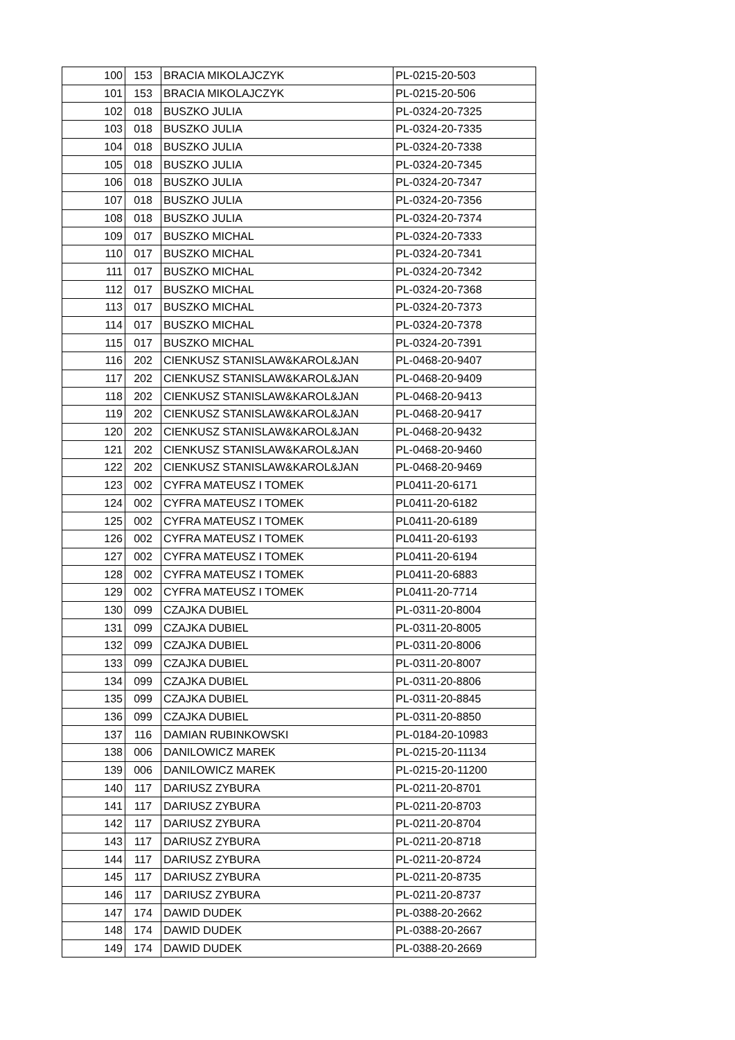| 100 | 153 | BRACIA MIKOLAJCZYK | PL-0215-20-503 |
| 101 | 153 | BRACIA MIKOLAJCZYK | PL-0215-20-506 |
| 102 | 018 | BUSZKO JULIA | PL-0324-20-7325 |
| 103 | 018 | BUSZKO JULIA | PL-0324-20-7335 |
| 104 | 018 | BUSZKO JULIA | PL-0324-20-7338 |
| 105 | 018 | BUSZKO JULIA | PL-0324-20-7345 |
| 106 | 018 | BUSZKO JULIA | PL-0324-20-7347 |
| 107 | 018 | BUSZKO JULIA | PL-0324-20-7356 |
| 108 | 018 | BUSZKO JULIA | PL-0324-20-7374 |
| 109 | 017 | BUSZKO MICHAL | PL-0324-20-7333 |
| 110 | 017 | BUSZKO MICHAL | PL-0324-20-7341 |
| 111 | 017 | BUSZKO MICHAL | PL-0324-20-7342 |
| 112 | 017 | BUSZKO MICHAL | PL-0324-20-7368 |
| 113 | 017 | BUSZKO MICHAL | PL-0324-20-7373 |
| 114 | 017 | BUSZKO MICHAL | PL-0324-20-7378 |
| 115 | 017 | BUSZKO MICHAL | PL-0324-20-7391 |
| 116 | 202 | CIENKUSZ STANISLAW&KAROL&JAN | PL-0468-20-9407 |
| 117 | 202 | CIENKUSZ STANISLAW&KAROL&JAN | PL-0468-20-9409 |
| 118 | 202 | CIENKUSZ STANISLAW&KAROL&JAN | PL-0468-20-9413 |
| 119 | 202 | CIENKUSZ STANISLAW&KAROL&JAN | PL-0468-20-9417 |
| 120 | 202 | CIENKUSZ STANISLAW&KAROL&JAN | PL-0468-20-9432 |
| 121 | 202 | CIENKUSZ STANISLAW&KAROL&JAN | PL-0468-20-9460 |
| 122 | 202 | CIENKUSZ STANISLAW&KAROL&JAN | PL-0468-20-9469 |
| 123 | 002 | CYFRA MATEUSZ I TOMEK | PL0411-20-6171 |
| 124 | 002 | CYFRA MATEUSZ I TOMEK | PL0411-20-6182 |
| 125 | 002 | CYFRA MATEUSZ I TOMEK | PL0411-20-6189 |
| 126 | 002 | CYFRA MATEUSZ I TOMEK | PL0411-20-6193 |
| 127 | 002 | CYFRA MATEUSZ I TOMEK | PL0411-20-6194 |
| 128 | 002 | CYFRA MATEUSZ I TOMEK | PL0411-20-6883 |
| 129 | 002 | CYFRA MATEUSZ I TOMEK | PL0411-20-7714 |
| 130 | 099 | CZAJKA DUBIEL | PL-0311-20-8004 |
| 131 | 099 | CZAJKA DUBIEL | PL-0311-20-8005 |
| 132 | 099 | CZAJKA DUBIEL | PL-0311-20-8006 |
| 133 | 099 | CZAJKA DUBIEL | PL-0311-20-8007 |
| 134 | 099 | CZAJKA DUBIEL | PL-0311-20-8806 |
| 135 | 099 | CZAJKA DUBIEL | PL-0311-20-8845 |
| 136 | 099 | CZAJKA DUBIEL | PL-0311-20-8850 |
| 137 | 116 | DAMIAN RUBINKOWSKI | PL-0184-20-10983 |
| 138 | 006 | DANILOWICZ MAREK | PL-0215-20-11134 |
| 139 | 006 | DANILOWICZ MAREK | PL-0215-20-11200 |
| 140 | 117 | DARIUSZ ZYBURA | PL-0211-20-8701 |
| 141 | 117 | DARIUSZ ZYBURA | PL-0211-20-8703 |
| 142 | 117 | DARIUSZ ZYBURA | PL-0211-20-8704 |
| 143 | 117 | DARIUSZ ZYBURA | PL-0211-20-8718 |
| 144 | 117 | DARIUSZ ZYBURA | PL-0211-20-8724 |
| 145 | 117 | DARIUSZ ZYBURA | PL-0211-20-8735 |
| 146 | 117 | DARIUSZ ZYBURA | PL-0211-20-8737 |
| 147 | 174 | DAWID DUDEK | PL-0388-20-2662 |
| 148 | 174 | DAWID DUDEK | PL-0388-20-2667 |
| 149 | 174 | DAWID DUDEK | PL-0388-20-2669 |